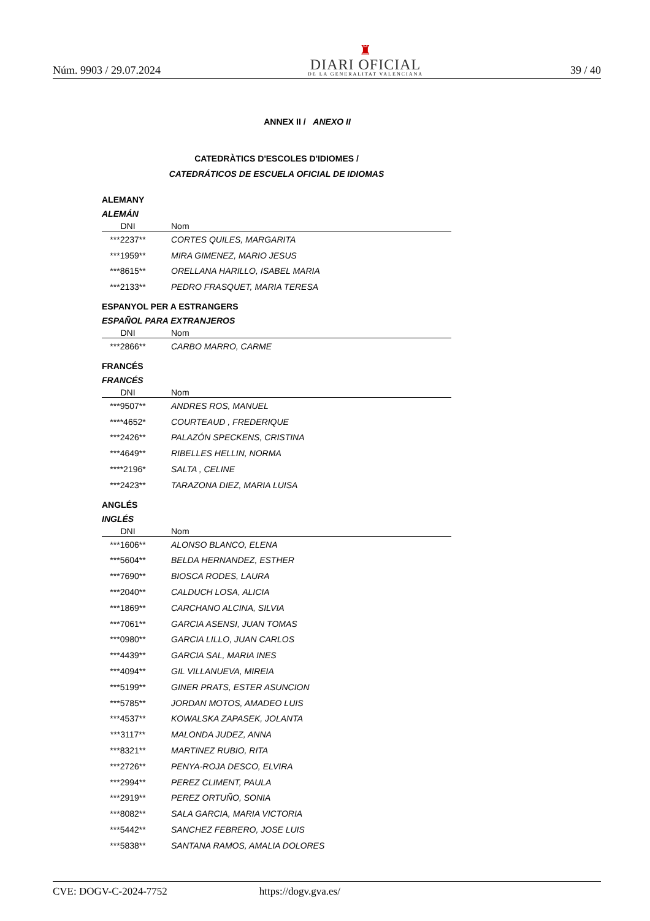Núm. 9903 / 29.07.2024
♜
DIARI OFICIAL
DE LA GENERALITAT VALENCIANA
39 / 40
ANNEX II / ANEXO II
CATEDRÀTICS D'ESCOLES D'IDIOMES /
CATEDRÁTICOS DE ESCUELA OFICIAL DE IDIOMAS
ALEMANY
ALEMÁN
| DNI | Nom |
| --- | --- |
| ***2237** | CORTES QUILES, MARGARITA |
| ***1959** | MIRA GIMENEZ, MARIO JESUS |
| ***8615** | ORELLANA HARILLO, ISABEL MARIA |
| ***2133** | PEDRO FRASQUET, MARIA TERESA |
ESPANYOL PER A ESTRANGERS
ESPAÑOL PARA EXTRANJEROS
| DNI | Nom |
| --- | --- |
| ***2866** | CARBO MARRO, CARME |
FRANCÉS
FRANCÉS
| DNI | Nom |
| --- | --- |
| ***9507** | ANDRES ROS, MANUEL |
| ****4652* | COURTEAUD , FREDERIQUE |
| ***2426** | PALAZÓN SPECKENS, CRISTINA |
| ***4649** | RIBELLES HELLIN, NORMA |
| ****2196* | SALTA , CELINE |
| ***2423** | TARAZONA DIEZ, MARIA LUISA |
ANGLÉS
INGLÉS
| DNI | Nom |
| --- | --- |
| ***1606** | ALONSO BLANCO, ELENA |
| ***5604** | BELDA HERNANDEZ, ESTHER |
| ***7690** | BIOSCA RODES, LAURA |
| ***2040** | CALDUCH LOSA, ALICIA |
| ***1869** | CARCHANO ALCINA, SILVIA |
| ***7061** | GARCIA ASENSI, JUAN TOMAS |
| ***0980** | GARCIA LILLO, JUAN CARLOS |
| ***4439** | GARCIA SAL, MARIA INES |
| ***4094** | GIL VILLANUEVA, MIREIA |
| ***5199** | GINER PRATS, ESTER ASUNCION |
| ***5785** | JORDAN MOTOS, AMADEO LUIS |
| ***4537** | KOWALSKA ZAPASEK, JOLANTA |
| ***3117** | MALONDA JUDEZ, ANNA |
| ***8321** | MARTINEZ RUBIO, RITA |
| ***2726** | PENYA-ROJA DESCO, ELVIRA |
| ***2994** | PEREZ CLIMENT, PAULA |
| ***2919** | PEREZ ORTUÑO, SONIA |
| ***8082** | SALA GARCIA, MARIA VICTORIA |
| ***5442** | SANCHEZ FEBRERO, JOSE LUIS |
| ***5838** | SANTANA RAMOS, AMALIA DOLORES |
CVE: DOGV-C-2024-7752 https://dogv.gva.es/